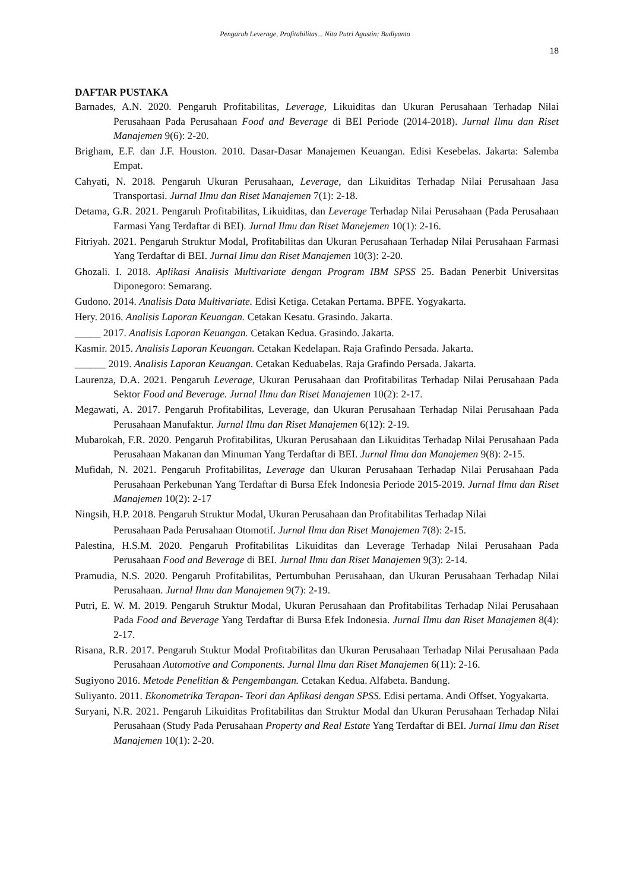Pengaruh Leverage, Profitabilitas... Nita Putri Agustin; Budiyanto
18
DAFTAR PUSTAKA
Barnades, A.N. 2020. Pengaruh Profitabilitas, Leverage, Likuiditas dan Ukuran Perusahaan Terhadap Nilai Perusahaan Pada Perusahaan Food and Beverage di BEI Periode (2014-2018). Jurnal Ilmu dan Riset Manajemen 9(6): 2-20.
Brigham, E.F. dan J.F. Houston. 2010. Dasar-Dasar Manajemen Keuangan. Edisi Kesebelas. Jakarta: Salemba Empat.
Cahyati, N. 2018. Pengaruh Ukuran Perusahaan, Leverage, dan Likuiditas Terhadap Nilai Perusahaan Jasa Transportasi. Jurnal Ilmu dan Riset Manajemen 7(1): 2-18.
Detama, G.R. 2021. Pengaruh Profitabilitas, Likuiditas, dan Leverage Terhadap Nilai Perusahaan (Pada Perusahaan Farmasi Yang Terdaftar di BEI). Jurnal Ilmu dan Riset Manejemen 10(1): 2-16.
Fitriyah. 2021. Pengaruh Struktur Modal, Profitabilitas dan Ukuran Perusahaan Terhadap Nilai Perusahaan Farmasi Yang Terdaftar di BEI. Jurnal Ilmu dan Riset Manajemen 10(3): 2-20.
Ghozali. I. 2018. Aplikasi Analisis Multivariate dengan Program IBM SPSS 25. Badan Penerbit Universitas Diponegoro: Semarang.
Gudono. 2014. Analisis Data Multivariate. Edisi Ketiga. Cetakan Pertama. BPFE. Yogyakarta.
Hery. 2016. Analisis Laporan Keuangan. Cetakan Kesatu. Grasindo. Jakarta.
_____ 2017. Analisis Laporan Keuangan. Cetakan Kedua. Grasindo. Jakarta.
Kasmir. 2015. Analisis Laporan Keuangan. Cetakan Kedelapan. Raja Grafindo Persada. Jakarta.
______ 2019. Analisis Laporan Keuangan. Cetakan Keduabelas. Raja Grafindo Persada. Jakarta.
Laurenza, D.A. 2021. Pengaruh Leverage, Ukuran Perusahaan dan Profitabilitas Terhadap Nilai Perusahaan Pada Sektor Food and Beverage. Jurnal Ilmu dan Riset Manajemen 10(2): 2-17.
Megawati, A. 2017. Pengaruh Profitabilitas, Leverage, dan Ukuran Perusahaan Terhadap Nilai Perusahaan Pada Perusahaan Manufaktur. Jurnal Ilmu dan Riset Manajemen 6(12): 2-19.
Mubarokah, F.R. 2020. Pengaruh Profitabilitas, Ukuran Perusahaan dan Likuiditas Terhadap Nilai Perusahaan Pada Perusahaan Makanan dan Minuman Yang Terdaftar di BEI. Jurnal Ilmu dan Manajemen 9(8): 2-15.
Mufidah, N. 2021. Pengaruh Profitabilitas, Leverage dan Ukuran Perusahaan Terhadap Nilai Perusahaan Pada Perusahaan Perkebunan Yang Terdaftar di Bursa Efek Indonesia Periode 2015-2019. Jurnal Ilmu dan Riset Manajemen 10(2): 2-17
Ningsih, H.P. 2018. Pengaruh Struktur Modal, Ukuran Perusahaan dan Profitabilitas Terhadap Nilai
Perusahaan Pada Perusahaan Otomotif. Jurnal Ilmu dan Riset Manajemen 7(8): 2-15.
Palestina, H.S.M. 2020. Pengaruh Profitabilitas Likuiditas dan Leverage Terhadap Nilai Perusahaan Pada Perusahaan Food and Beverage di BEI. Jurnal Ilmu dan Riset Manajemen 9(3): 2-14.
Pramudia, N.S. 2020. Pengaruh Profitabilitas, Pertumbuhan Perusahaan, dan Ukuran Perusahaan Terhadap Nilai Perusahaan. Jurnal Ilmu dan Manajemen 9(7): 2-19.
Putri, E. W. M. 2019. Pengaruh Struktur Modal, Ukuran Perusahaan dan Profitabilitas Terhadap Nilai Perusahaan Pada Food and Beverage Yang Terdaftar di Bursa Efek Indonesia. Jurnal Ilmu dan Riset Manajemen 8(4): 2-17.
Risana, R.R. 2017. Pengaruh Stuktur Modal Profitabilitas dan Ukuran Perusahaan Terhadap Nilai Perusahaan Pada Perusahaan Automotive and Components. Jurnal Ilmu dan Riset Manajemen 6(11): 2-16.
Sugiyono 2016. Metode Penelitian & Pengembangan. Cetakan Kedua. Alfabeta. Bandung.
Suliyanto. 2011. Ekonometrika Terapan- Teori dan Aplikasi dengan SPSS. Edisi pertama. Andi Offset. Yogyakarta.
Suryani, N.R. 2021. Pengaruh Likuiditas Profitabilitas dan Struktur Modal dan Ukuran Perusahaan Terhadap Nilai Perusahaan (Study Pada Perusahaan Property and Real Estate Yang Terdaftar di BEI. Jurnal Ilmu dan Riset Manajemen 10(1): 2-20.